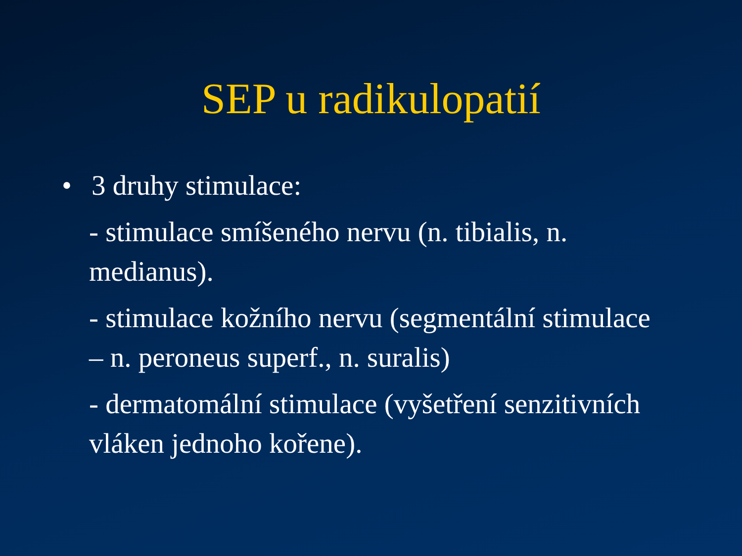SEP u radikulopatií
• 3 druhy stimulace:
- stimulace smíšeného nervu (n. tibialis, n. medianus).
- stimulace kožního nervu (segmentální stimulace – n. peroneus superf., n. suralis)
- dermatomální stimulace (vyšetření senzitivních vláken jednoho kořene).